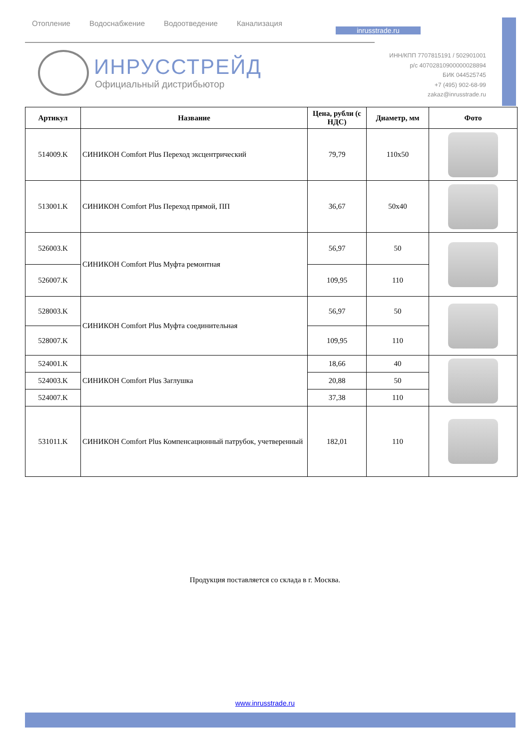Отопление Водоснабжение Водоотведение Канализация
inrusstrade.ru
ИНРУССТРЕЙД
Официальный дистрибьютор
ИНН/КПП 7707815191 / 502901001
р/с 40702810900000028894
БИК 044525745
+7 (495) 902-68-99
zakaz@inrusstrade.ru
| Артикул | Название | Цена, рубли (с НДС) | Диаметр, мм | Фото |
| --- | --- | --- | --- | --- |
| 514009.K | СИНИКОН Comfort Plus Переход эксцентрический | 79,79 | 110x50 | |
| 513001.K | СИНИКОН Comfort Plus Переход прямой, ПП | 36,67 | 50x40 | |
| 526003.K | СИНИКОН Comfort Plus Муфта ремонтная | 56,97 | 50 | |
| 526007.K | | 109,95 | 110 | |
| 528003.K | СИНИКОН Comfort Plus Муфта соединительная | 56,97 | 50 | |
| 528007.K | | 109,95 | 110 | |
| 524001.K | СИНИКОН Comfort Plus Заглушка | 18,66 | 40 | |
| 524003.K | | 20,88 | 50 | |
| 524007.K | | 37,38 | 110 | |
| 531011.K | СИНИКОН Comfort Plus Компенсационный патрубок, учетверенный | 182,01 | 110 | |
Продукция поставляется со склада в г. Москва.
www.inrusstrade.ru